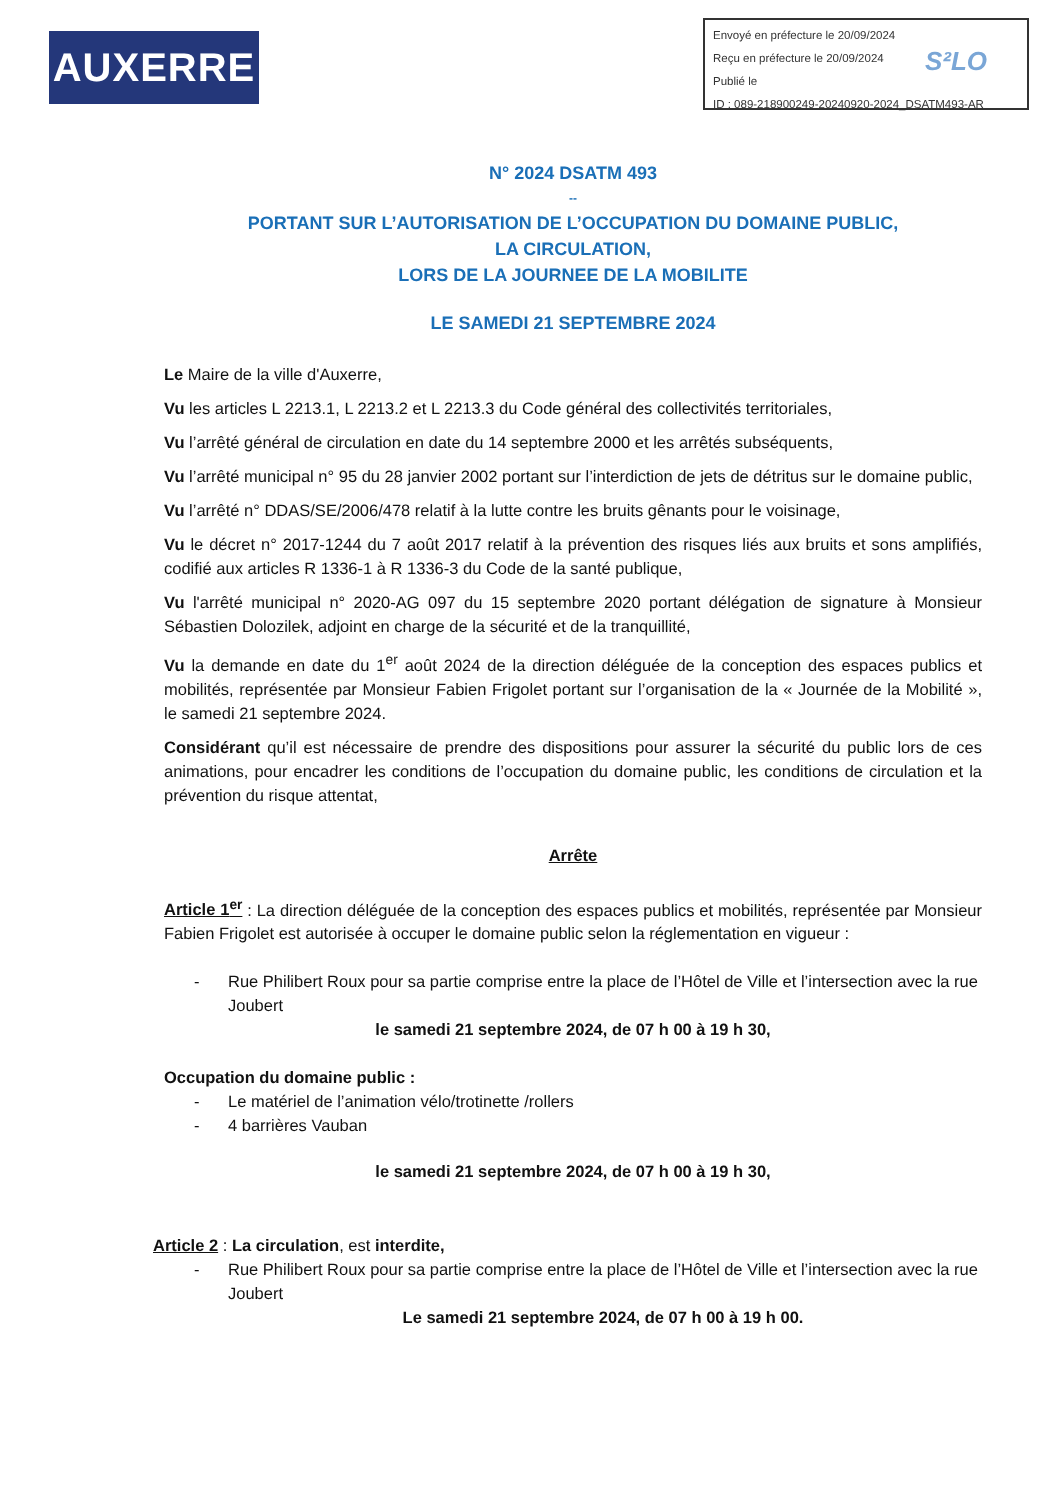AUXERRE
Envoyé en préfecture le 20/09/2024
Reçu en préfecture le 20/09/2024
Publié le
ID : 089-218900249-20240920-2024_DSATM493-AR
S²LO
N° 2024 DSATM 493
--
PORTANT SUR L’AUTORISATION DE L’OCCUPATION DU DOMAINE PUBLIC,
LA CIRCULATION,
LORS DE LA JOURNEE DE LA MOBILITE
LE SAMEDI 21 SEPTEMBRE 2024
Le Maire de la ville d'Auxerre,
Vu les articles L 2213.1, L 2213.2 et L 2213.3 du Code général des collectivités territoriales,
Vu l’arrêté général de circulation en date du 14 septembre 2000 et les arrêtés subséquents,
Vu l’arrêté municipal n° 95 du 28 janvier 2002 portant sur l’interdiction de jets de détritus sur le domaine public,
Vu l’arrêté n° DDAS/SE/2006/478 relatif à la lutte contre les bruits gênants pour le voisinage,
Vu le décret n° 2017-1244 du 7 août 2017 relatif à la prévention des risques liés aux bruits et sons amplifiés, codifié aux articles R 1336-1 à R 1336-3 du Code de la santé publique,
Vu l'arrêté municipal n° 2020-AG 097 du 15 septembre 2020 portant délégation de signature à Monsieur Sébastien Dolozilek, adjoint en charge de la sécurité et de la tranquillité,
Vu la demande en date du 1<sup>er</sup> août 2024 de la direction déléguée de la conception des espaces publics et mobilités, représentée par Monsieur Fabien Frigolet portant sur l’organisation de la « Journée de la Mobilité », le samedi 21 septembre 2024.
Considérant qu’il est nécessaire de prendre des dispositions pour assurer la sécurité du public lors de ces animations, pour encadrer les conditions de l’occupation du domaine public, les conditions de circulation et la prévention du risque attentat,
Arrête
Article 1<sup>er</sup> : La direction déléguée de la conception des espaces publics et mobilités, représentée par Monsieur Fabien Frigolet est autorisée à occuper le domaine public selon la réglementation en vigueur :
- Rue Philibert Roux pour sa partie comprise entre la place de l’Hôtel de Ville et l’intersection avec la rue Joubert
le samedi 21 septembre 2024, de 07 h 00 à 19 h 30,
Occupation du domaine public :
- Le matériel de l’animation vélo/trotinette /rollers
- 4 barrières Vauban
le samedi 21 septembre 2024, de 07 h 00 à 19 h 30,
Article 2 : La circulation, est interdite,
- Rue Philibert Roux pour sa partie comprise entre la place de l’Hôtel de Ville et l’intersection avec la rue Joubert
Le samedi 21 septembre 2024, de 07 h 00 à 19 h 00.